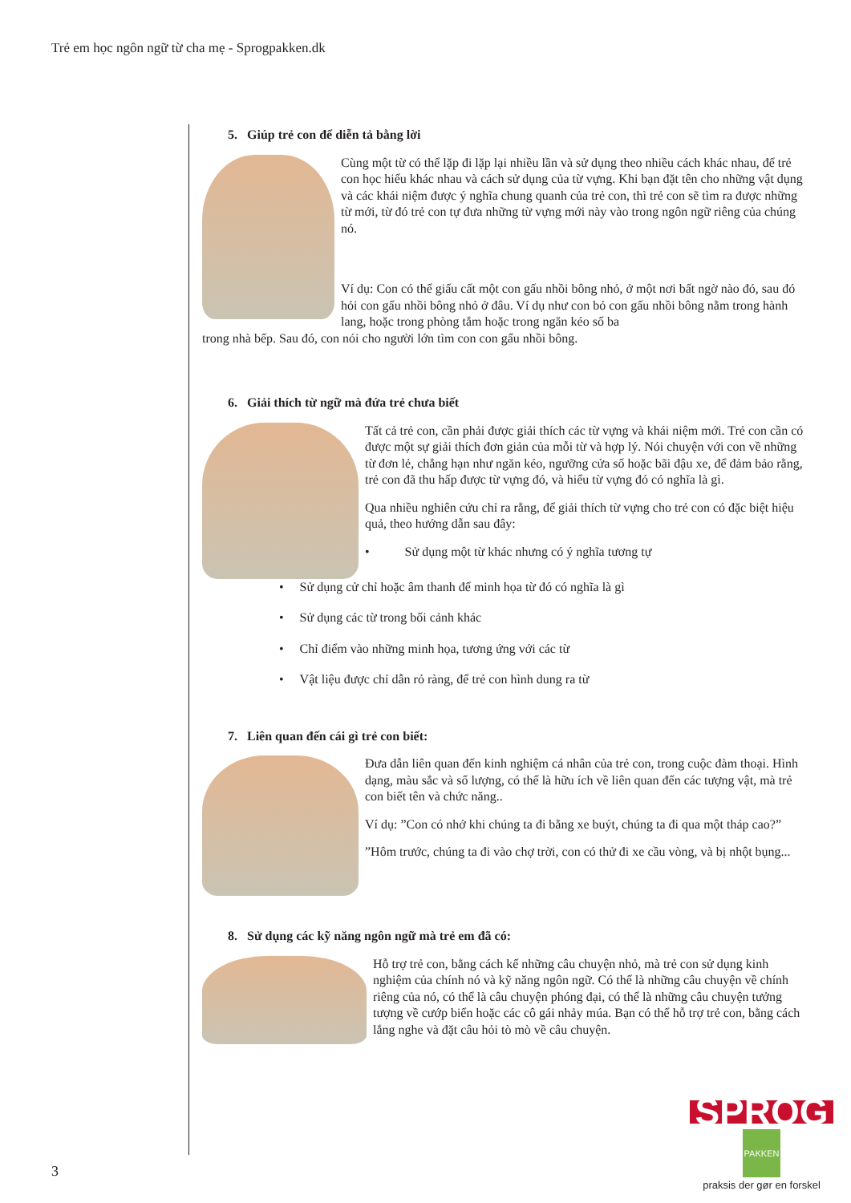Trẻ em học ngôn ngữ từ cha mẹ - Sprogpakken.dk
5. Giúp trẻ con để diễn tả bằng lời
Cùng một từ có thể lặp đi lặp lại nhiều lần và sử dụng theo nhiều cách khác nhau, để trẻ con học hiểu khác nhau và cách sử dụng của từ vựng. Khi bạn đặt tên cho những vật dụng và các khái niệm được ý nghĩa chung quanh của trẻ con, thì trẻ con sẽ tìm ra được những từ mới, từ đó trẻ con tự đưa những từ vựng mới này vào trong ngôn ngữ riêng của chúng nó.
Ví dụ: Con có thể giấu cất một con gấu nhồi bông nhỏ, ở một nơi bất ngờ nào đó, sau đó hỏi con gấu nhồi bông nhỏ ở đâu. Ví dụ như con bỏ con gấu nhồi bông nằm trong hành lang, hoặc trong phòng tắm hoặc trong ngăn kéo số ba
trong nhà bếp. Sau đó, con nói cho người lớn tìm con con gấu nhồi bông.
6. Giải thích từ ngữ mà đứa trẻ chưa biết
Tất cả trẻ con, cần phải được giải thích các từ vựng và khái niệm mới. Trẻ con cần có được một sự giải thích đơn giản của mỗi từ và hợp lý. Nói chuyện với con về những từ đơn lẻ, chẳng hạn như ngăn kéo, ngưỡng cửa số hoặc bãi đậu xe, để đảm bảo rằng, trẻ con đã thu hấp được từ vựng đó, và hiểu từ vựng đó có nghĩa là gì.
Qua nhiều nghiên cứu chỉ ra rằng, để giải thích từ vựng cho trẻ con có đặc biệt hiệu quả, theo hướng dẫn sau đây:
• Sử dụng một từ khác nhưng có ý nghĩa tương tự
• Sử dụng cử chỉ hoặc âm thanh để minh họa từ đó có nghĩa là gì
• Sử dụng các từ trong bối cảnh khác
• Chỉ điểm vào những minh họa, tương ứng với các từ
• Vật liệu được chỉ dẫn rỏ ràng, để trẻ con hình dung ra từ
7. Liên quan đến cái gì trẻ con biết:
Đưa dẫn liên quan đến kinh nghiệm cá nhân của trẻ con, trong cuộc đàm thoại. Hình dạng, màu sắc và số lượng, có thể là hữu ích về liên quan đến các tượng vật, mà trẻ con biết tên và chức năng..
Ví dụ: ”Con có nhớ khi chúng ta đi bằng xe buýt, chúng ta đi qua một tháp cao?”
”Hôm trước, chúng ta đi vào chợ trời, con có thử đi xe cầu vòng, và bị nhột bụng...
8. Sử dụng các kỹ năng ngôn ngữ mà trẻ em đã có:
Hỗ trợ trẻ con, bằng cách kể những câu chuyện nhỏ, mà trẻ con sử dụng kinh nghiệm của chính nó và kỹ năng ngôn ngữ. Có thể là những câu chuyện về chính riêng của nó, có thể là câu chuyện phóng đại, có thể là những câu chuyện tưởng tượng về cướp biển hoặc các cô gái nhảy múa. Bạn có thể hỗ trợ trẻ con, bằng cách lắng nghe và đặt câu hỏi tò mò về câu chuyện.
SPROG PAKKEN
praksis der gør en forskel
3